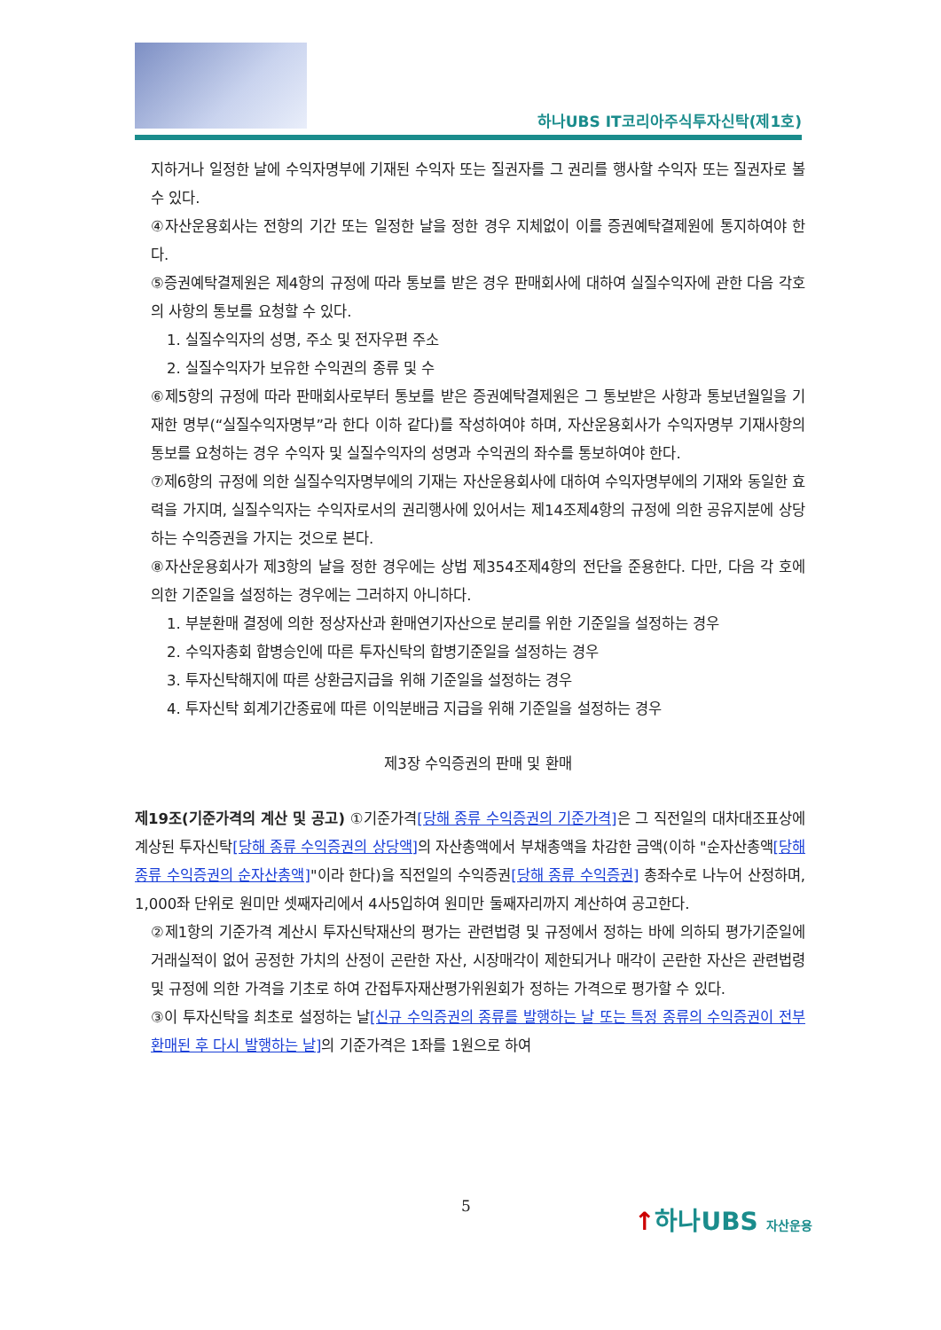하나UBS IT코리아주식투자신탁(제1호)
지하거나 일정한 날에 수익자명부에 기재된 수익자 또는 질권자를 그 권리를 행사할 수익자 또는 질권자로 볼 수 있다.
④자산운용회사는 전항의 기간 또는 일정한 날을 정한 경우 지체없이 이를 증권예탁결제원에 통지하여야 한다.
⑤증권예탁결제원은 제4항의 규정에 따라 통보를 받은 경우 판매회사에 대하여 실질수익자에 관한 다음 각호의 사항의 통보를 요청할 수 있다.
1. 실질수익자의 성명, 주소 및 전자우편 주소
2. 실질수익자가 보유한 수익권의 종류 및 수
⑥제5항의 규정에 따라 판매회사로부터 통보를 받은 증권예탁결제원은 그 통보받은 사항과 통보년월일을 기재한 명부(“실질수익자명부”라 한다 이하 같다)를 작성하여야 하며, 자산운용회사가 수익자명부 기재사항의 통보를 요청하는 경우 수익자 및 실질수익자의 성명과 수익권의 좌수를 통보하여야 한다.
⑦제6항의 규정에 의한 실질수익자명부에의 기재는 자산운용회사에 대하여 수익자명부에의 기재와 동일한 효력을 가지며, 실질수익자는 수익자로서의 권리행사에 있어서는 제14조제4항의 규정에 의한 공유지분에 상당하는 수익증권을 가지는 것으로 본다.
⑧자산운용회사가 제3항의 날을 정한 경우에는 상법 제354조제4항의 전단을 준용한다. 다만, 다음 각 호에 의한 기준일을 설정하는 경우에는 그러하지 아니하다.
1. 부분환매 결정에 의한 정상자산과 환매연기자산으로 분리를 위한 기준일을 설정하는 경우
2. 수익자총회 합병승인에 따른 투자신탁의 합병기준일을 설정하는 경우
3. 투자신탁해지에 따른 상환금지급을 위해 기준일을 설정하는 경우
4. 투자신탁 회계기간종료에 따른 이익분배금 지급을 위해 기준일을 설정하는 경우
제3장 수익증권의 판매 및 환매
제19조(기준가격의 계산 및 공고) ①기준가격[당해 종류 수익증권의 기준가격] 은 그 직전일의 대차대조표상에 계상된 투자신탁[당해 종류 수익증권의 상당액] 의 자산총액에서 부채총액을 차감한 금액(이하 "순자산총액[당해 종류 수익증권의 순자산총액]"이라 한다)을 직전일의 수익증권[당해 종류 수익증권] 총좌수로 나누어 산정하며, 1,000좌 단위로 원미만 셋째자리에서 4사5입하여 원미만 둘째자리까지 계산하여 공고한다.
②제1항의 기준가격 계산시 투자신탁재산의 평가는 관련법령 및 규정에서 정하는 바에 의하되 평가기준일에 거래실적이 없어 공정한 가치의 산정이 곤란한 자산, 시장매각이 제한되거나 매각이 곤란한 자산은 관련법령 및 규정에 의한 가격을 기초로 하여 간접투자재산평가위원회가 정하는 가격으로 평가할 수 있다.
③이 투자신탁을 최초로 설정하는 날[신규 수익증권의 종류를 발행하는 날 또는 특정 종류의 수익증권이 전부 환매된 후 다시 발행하는 날] 의 기준가격은 1좌를 1원으로 하여
5 ↑하나UBS 자산운용